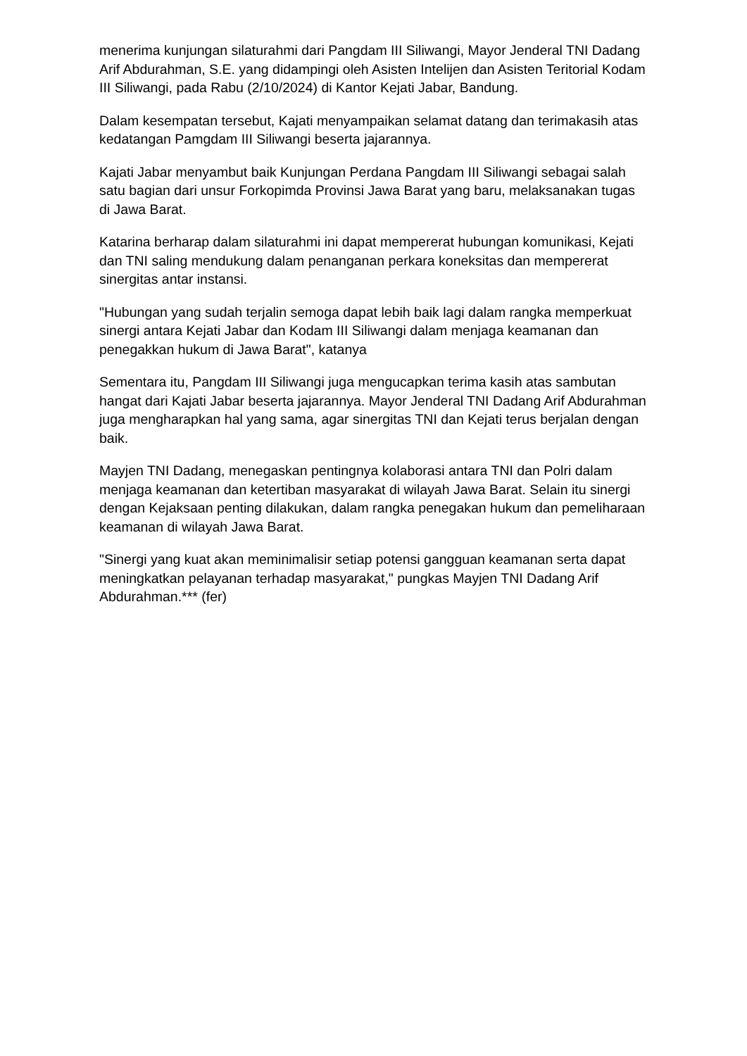menerima kunjungan silaturahmi dari Pangdam III Siliwangi, Mayor Jenderal TNI Dadang Arif Abdurahman, S.E. yang didampingi oleh Asisten Intelijen dan Asisten Teritorial Kodam III Siliwangi, pada Rabu (2/10/2024) di Kantor Kejati Jabar, Bandung.
Dalam kesempatan tersebut, Kajati menyampaikan selamat datang dan terimakasih atas kedatangan Pamgdam III Siliwangi beserta jajarannya.
Kajati Jabar menyambut baik Kunjungan Perdana Pangdam III Siliwangi sebagai salah satu bagian dari unsur Forkopimda Provinsi Jawa Barat yang baru, melaksanakan tugas di Jawa Barat.
Katarina berharap dalam silaturahmi ini dapat mempererat hubungan komunikasi, Kejati dan TNI saling mendukung dalam penanganan perkara koneksitas dan mempererat sinergitas antar instansi.
"Hubungan yang sudah terjalin semoga dapat lebih baik lagi dalam rangka memperkuat sinergi antara Kejati Jabar dan Kodam III Siliwangi dalam menjaga keamanan dan penegakkan hukum di Jawa Barat", katanya
Sementara itu, Pangdam III Siliwangi juga mengucapkan terima kasih atas sambutan hangat dari Kajati Jabar beserta jajarannya. Mayor Jenderal TNI Dadang Arif Abdurahman juga mengharapkan hal yang sama, agar sinergitas TNI dan Kejati terus berjalan dengan baik.
Mayjen TNI Dadang, menegaskan pentingnya kolaborasi antara TNI dan Polri dalam menjaga keamanan dan ketertiban masyarakat di wilayah Jawa Barat. Selain itu sinergi dengan Kejaksaan penting dilakukan, dalam rangka penegakan hukum dan pemeliharaan keamanan di wilayah Jawa Barat.
"Sinergi yang kuat akan meminimalisir setiap potensi gangguan keamanan serta dapat meningkatkan pelayanan terhadap masyarakat," pungkas Mayjen TNI Dadang Arif Abdurahman.*** (fer)